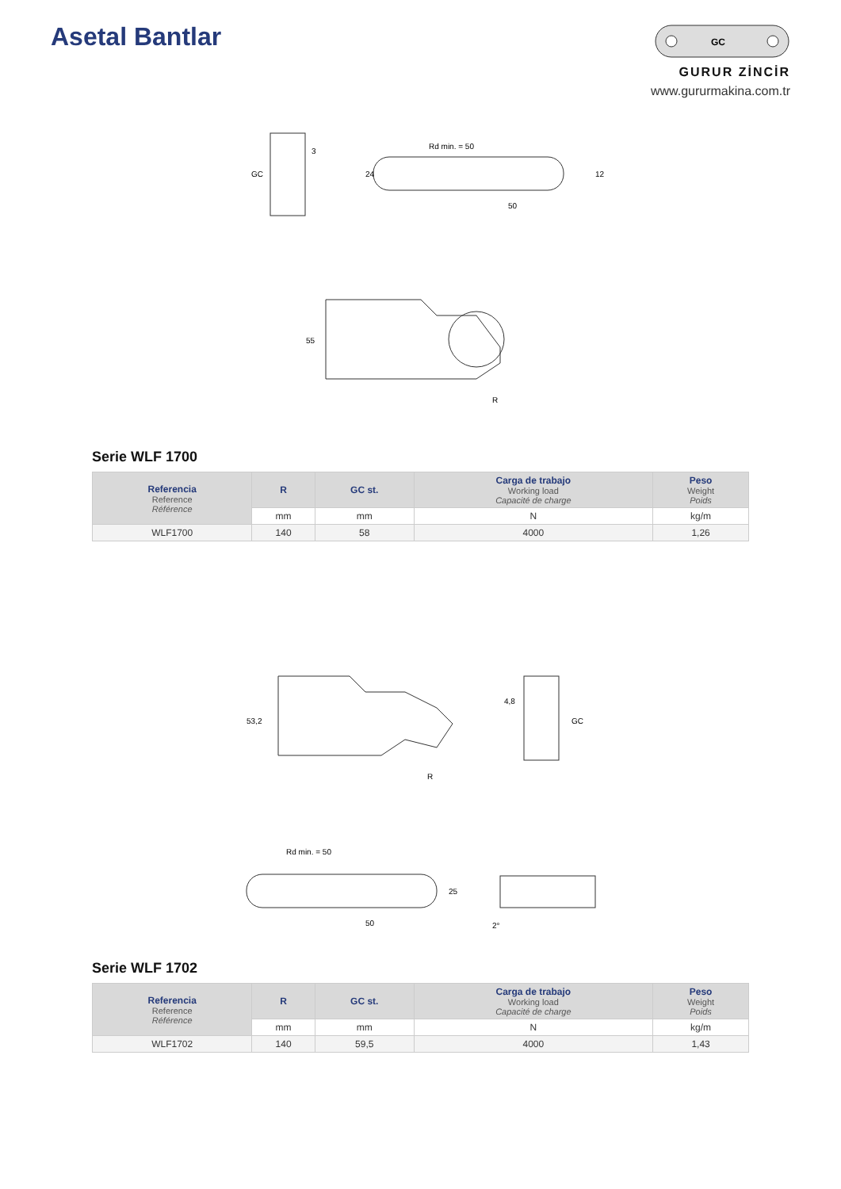Asetal Bantlar
GC
GURUR ZİNCİR
www.gururmakina.com.tr
GC
3
Rd min. = 50
24
50
12
55
R
Serie WLF 1700
| Referencia Reference Référence | R | GC st. | Carga de trabajo Working load Capacité de charge | Peso Weight Poids |
| --- | --- | --- | --- | --- |
| | mm | mm | N | kg/m |
| WLF1700 | 140 | 58 | 4000 | 1,26 |
53,2
R
4,8
GC
Rd min. = 50
50
25
2°
Serie WLF 1702
| Referencia Reference Référence | R | GC st. | Carga de trabajo Working load Capacité de charge | Peso Weight Poids |
| --- | --- | --- | --- | --- |
| | mm | mm | N | kg/m |
| WLF1702 | 140 | 59,5 | 4000 | 1,43 |